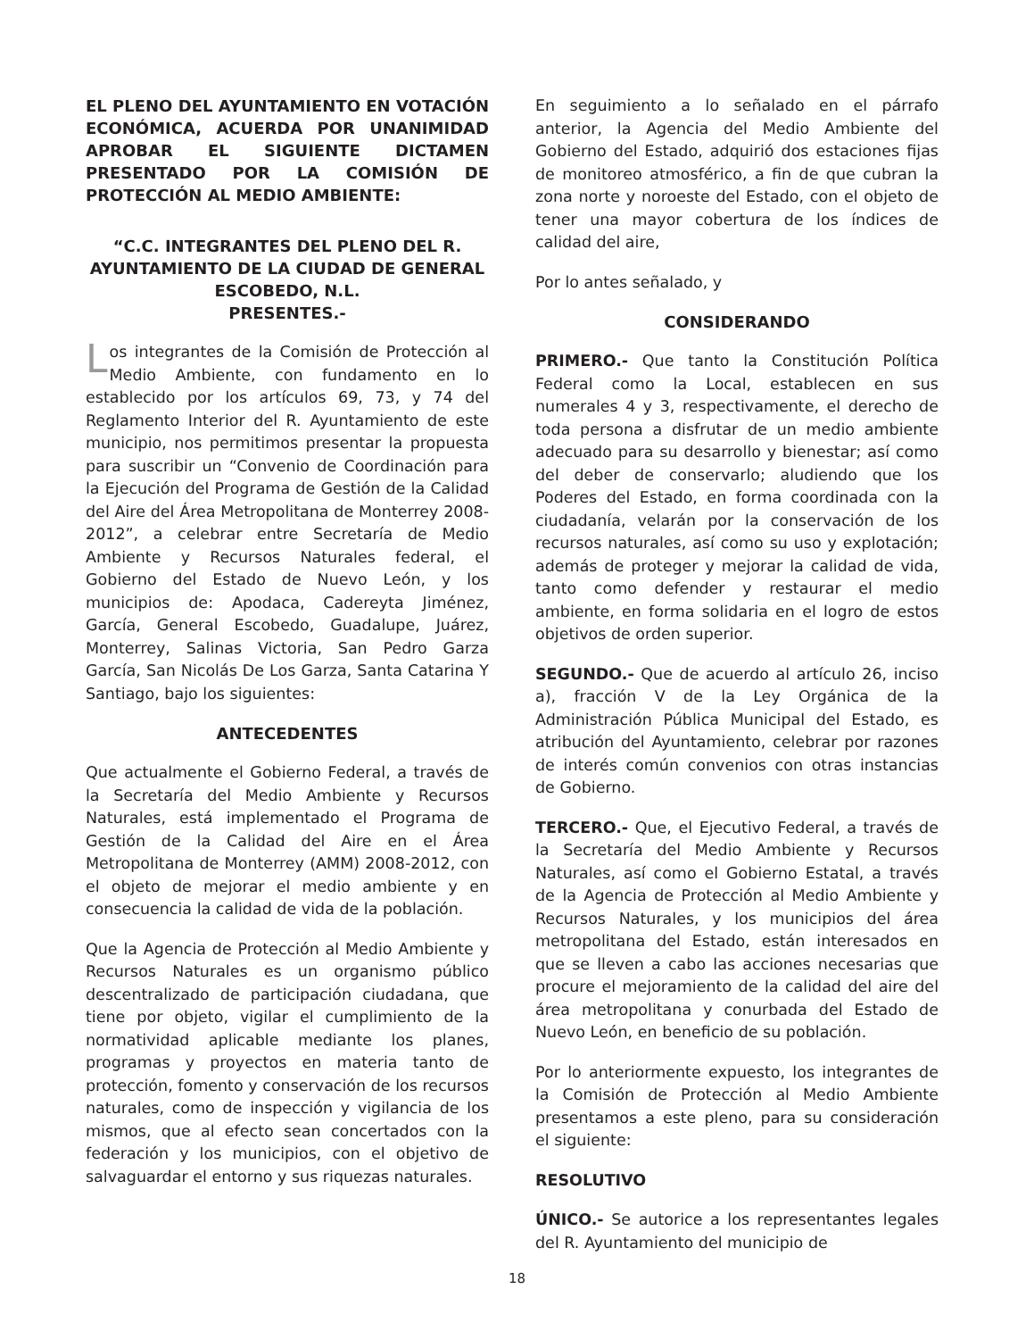EL PLENO DEL AYUNTAMIENTO EN VOTACIÓN ECONÓMICA, ACUERDA POR UNANIMIDAD APROBAR EL SIGUIENTE DICTAMEN PRESENTADO POR LA COMISIÓN DE PROTECCIÓN AL MEDIO AMBIENTE:
“C.C. INTEGRANTES DEL PLENO DEL R. AYUNTAMIENTO DE LA CIUDAD DE GENERAL ESCOBEDO, N.L.
PRESENTES.-
Los integrantes de la Comisión de Protección al Medio Ambiente, con fundamento en lo establecido por los artículos 69, 73, y 74 del Reglamento Interior del R. Ayuntamiento de este municipio, nos permitimos presentar la propuesta para suscribir un “Convenio de Coordinación para la Ejecución del Programa de Gestión de la Calidad del Aire del Área Metropolitana de Monterrey 2008-2012”, a celebrar entre Secretaría de Medio Ambiente y Recursos Naturales federal, el Gobierno del Estado de Nuevo León, y los municipios de: Apodaca, Cadereyta Jiménez, García, General Escobedo, Guadalupe, Juárez, Monterrey, Salinas Victoria, San Pedro Garza García, San Nicolás De Los Garza, Santa Catarina Y Santiago, bajo los siguientes:
ANTECEDENTES
Que actualmente el Gobierno Federal, a través de la Secretaría del Medio Ambiente y Recursos Naturales, está implementado el Programa de Gestión de la Calidad del Aire en el Área Metropolitana de Monterrey (AMM) 2008-2012, con el objeto de mejorar el medio ambiente y en consecuencia la calidad de vida de la población.
Que la Agencia de Protección al Medio Ambiente y Recursos Naturales es un organismo público descentralizado de participación ciudadana, que tiene por objeto, vigilar el cumplimiento de la normatividad aplicable mediante los planes, programas y proyectos en materia tanto de protección, fomento y conservación de los recursos naturales, como de inspección y vigilancia de los mismos, que al efecto sean concertados con la federación y los municipios, con el objetivo de salvaguardar el entorno y sus riquezas naturales.
En seguimiento a lo señalado en el párrafo anterior, la Agencia del Medio Ambiente del Gobierno del Estado, adquirió dos estaciones fijas de monitoreo atmosférico, a fin de que cubran la zona norte y noroeste del Estado, con el objeto de tener una mayor cobertura de los índices de calidad del aire,
Por lo antes señalado, y
CONSIDERANDO
PRIMERO.- Que tanto la Constitución Política Federal como la Local, establecen en sus numerales 4 y 3, respectivamente, el derecho de toda persona a disfrutar de un medio ambiente adecuado para su desarrollo y bienestar; así como del deber de conservarlo; aludiendo que los Poderes del Estado, en forma coordinada con la ciudadanía, velarán por la conservación de los recursos naturales, así como su uso y explotación; además de proteger y mejorar la calidad de vida, tanto como defender y restaurar el medio ambiente, en forma solidaria en el logro de estos objetivos de orden superior.
SEGUNDO.- Que de acuerdo al artículo 26, inciso a), fracción V de la Ley Orgánica de la Administración Pública Municipal del Estado, es atribución del Ayuntamiento, celebrar por razones de interés común convenios con otras instancias de Gobierno.
TERCERO.- Que, el Ejecutivo Federal, a través de la Secretaría del Medio Ambiente y Recursos Naturales, así como el Gobierno Estatal, a través de la Agencia de Protección al Medio Ambiente y Recursos Naturales, y los municipios del área metropolitana del Estado, están interesados en que se lleven a cabo las acciones necesarias que procure el mejoramiento de la calidad del aire del área metropolitana y conurbada del Estado de Nuevo León, en beneficio de su población.
Por lo anteriormente expuesto, los integrantes de la Comisión de Protección al Medio Ambiente presentamos a este pleno, para su consideración el siguiente:
RESOLUTIVO
ÚNICO.- Se autorice a los representantes legales del R. Ayuntamiento del municipio de
18